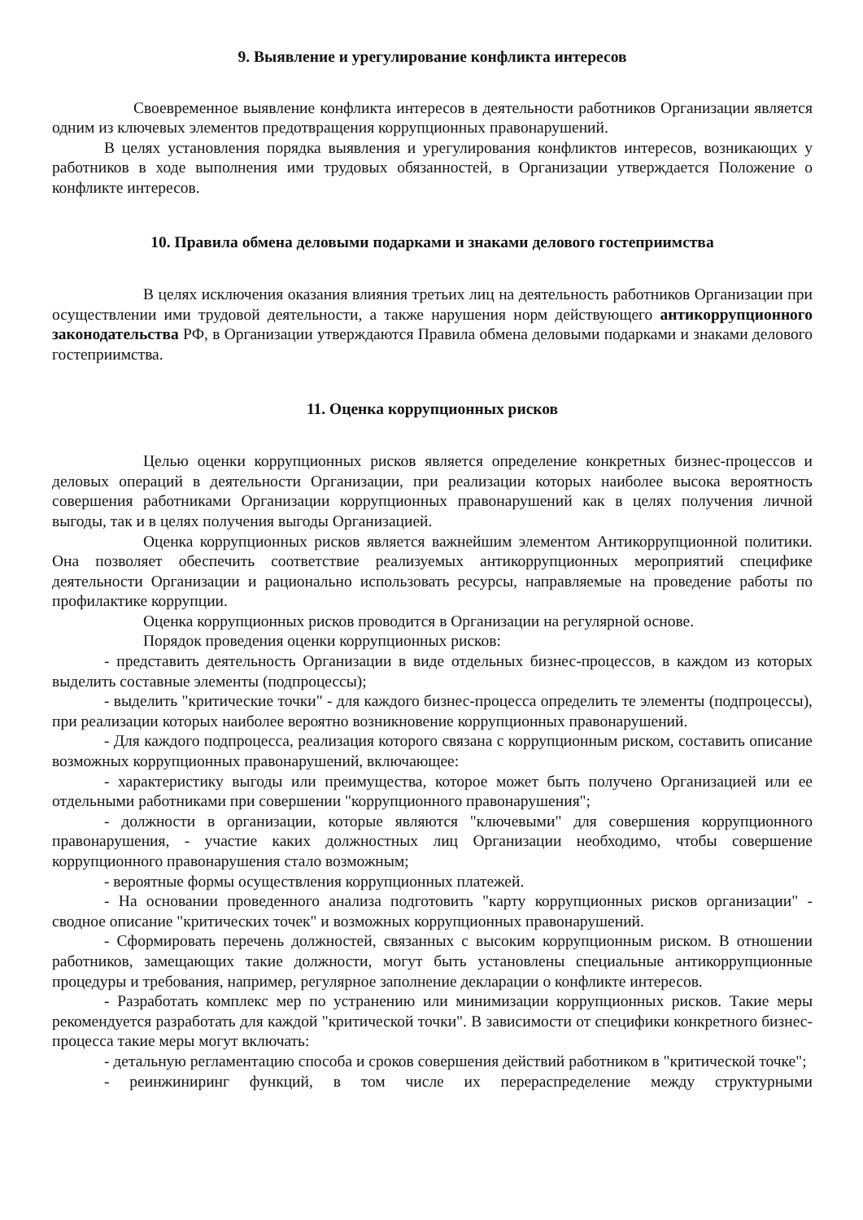9. Выявление и урегулирование конфликта интересов
Своевременное выявление конфликта интересов в деятельности работников Организации является одним из ключевых элементов предотвращения коррупционных правонарушений.
В целях установления порядка выявления и урегулирования конфликтов интересов, возникающих у работников в ходе выполнения ими трудовых обязанностей, в Организации утверждается Положение о конфликте интересов.
10. Правила обмена деловыми подарками и знаками делового гостеприимства
В целях исключения оказания влияния третьих лиц на деятельность работников Организации при осуществлении ими трудовой деятельности, а также нарушения норм действующего антикоррупционного законодательства РФ, в Организации утверждаются Правила обмена деловыми подарками и знаками делового гостеприимства.
11. Оценка коррупционных рисков
Целью оценки коррупционных рисков является определение конкретных бизнес-процессов и деловых операций в деятельности Организации, при реализации которых наиболее высока вероятность совершения работниками Организации коррупционных правонарушений как в целях получения личной выгоды, так и в целях получения выгоды Организацией.
Оценка коррупционных рисков является важнейшим элементом Антикоррупционной политики. Она позволяет обеспечить соответствие реализуемых антикоррупционных мероприятий специфике деятельности Организации и рационально использовать ресурсы, направляемые на проведение работы по профилактике коррупции.
Оценка коррупционных рисков проводится в Организации на регулярной основе.
Порядок проведения оценки коррупционных рисков:
- представить деятельность Организации в виде отдельных бизнес-процессов, в каждом из которых выделить составные элементы (подпроцессы);
- выделить "критические точки" - для каждого бизнес-процесса определить те элементы (подпроцессы), при реализации которых наиболее вероятно возникновение коррупционных правонарушений.
- Для каждого подпроцесса, реализация которого связана с коррупционным риском, составить описание возможных коррупционных правонарушений, включающее:
- характеристику выгоды или преимущества, которое может быть получено Организацией или ее отдельными работниками при совершении "коррупционного правонарушения";
- должности в организации, которые являются "ключевыми" для совершения коррупционного правонарушения, - участие каких должностных лиц Организации необходимо, чтобы совершение коррупционного правонарушения стало возможным;
- вероятные формы осуществления коррупционных платежей.
- На основании проведенного анализа подготовить "карту коррупционных рисков организации" - сводное описание "критических точек" и возможных коррупционных правонарушений.
- Сформировать перечень должностей, связанных с высоким коррупционным риском. В отношении работников, замещающих такие должности, могут быть установлены специальные антикоррупционные процедуры и требования, например, регулярное заполнение декларации о конфликте интересов.
- Разработать комплекс мер по устранению или минимизации коррупционных рисков. Такие меры рекомендуется разработать для каждой "критической точки". В зависимости от специфики конкретного бизнес-процесса такие меры могут включать:
- детальную регламентацию способа и сроков совершения действий работником в "критической точке";
- реинжиниринг функций, в том числе их перераспределение между структурными